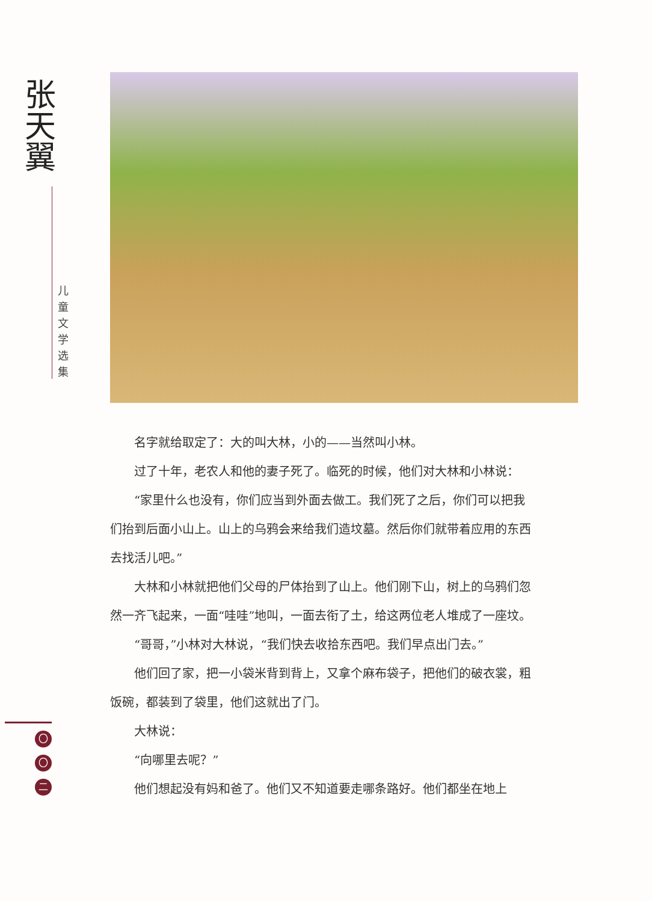张天翼
儿童文学选集
名字就给取定了：大的叫大林，小的——当然叫小林。
过了十年，老农人和他的妻子死了。临死的时候，他们对大林和小林说：
“家里什么也没有，你们应当到外面去做工。我们死了之后，你们可以把我
们抬到后面小山上。山上的乌鸦会来给我们造坟墓。然后你们就带着应用的东西
去找活儿吧。”
大林和小林就把他们父母的尸体抬到了山上。他们刚下山，树上的乌鸦们忽
然一齐飞起来，一面“哇哇”地叫，一面去衔了土，给这两位老人堆成了一座坟。
“哥哥，”小林对大林说，“我们快去收拾东西吧。我们早点出门去。”
他们回了家，把一小袋米背到背上，又拿个麻布袋子，把他们的破衣裳，粗
饭碗，都装到了袋里，他们这就出了门。
大林说：
“向哪里去呢？”
他们想起没有妈和爸了。他们又不知道要走哪条路好。他们都坐在地上
〇
〇
二